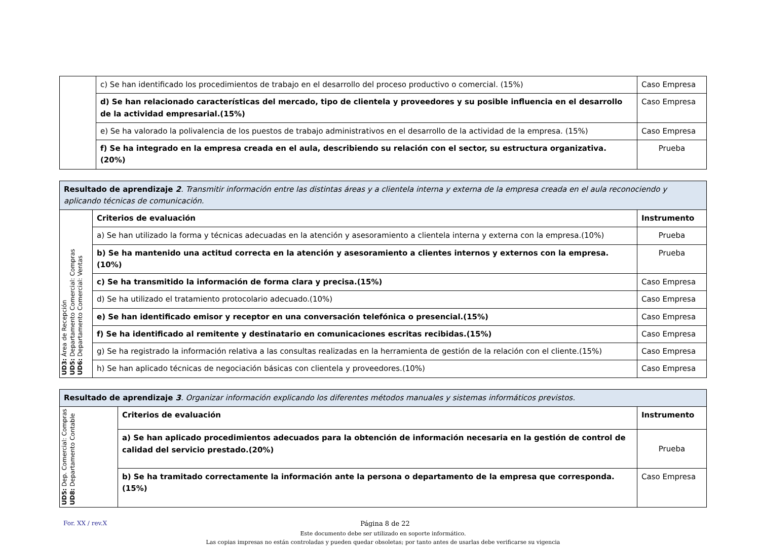| | c) Se han identificado los procedimientos de trabajo en el desarrollo del proceso productivo o comercial. (15%) | Caso Empresa |
| | d) Se han relacionado características del mercado, tipo de clientela y proveedores y su posible influencia en el desarrollo de la actividad empresarial.(15%) | Caso Empresa |
| | e) Se ha valorado la polivalencia de los puestos de trabajo administrativos en el desarrollo de la actividad de la empresa. (15%) | Caso Empresa |
| | f) Se ha integrado en la empresa creada en el aula, describiendo su relación con el sector, su estructura organizativa. (20%) | Prueba |
| Resultado de aprendizaje 2 . Transmitir información entre las distintas áreas y a clientela interna y externa de la empresa creada en el aula reconociendo y aplicando técnicas de comunicación. | | |
| UD3: Área de Recepción UD5: Departamento Comercial: Compras UD6: Departamento Comercial: Ventas | Criterios de evaluación | Instrumento |
| | a) Se han utilizado la forma y técnicas adecuadas en la atención y asesoramiento a clientela interna y externa con la empresa.(10%) | Prueba |
| | b) Se ha mantenido una actitud correcta en la atención y asesoramiento a clientes internos y externos con la empresa.(10%) | Prueba |
| | c) Se ha transmitido la información de forma clara y precisa.(15%) | Caso Empresa |
| | d) Se ha utilizado el tratamiento protocolario adecuado.(10%) | Caso Empresa |
| | e) Se han identificado emisor y receptor en una conversación telefónica o presencial.(15%) | Caso Empresa |
| | f) Se ha identificado al remitente y destinatario en comunicaciones escritas recibidas.(15%) | Caso Empresa |
| | g) Se ha registrado la información relativa a las consultas realizadas en la herramienta de gestión de la relación con el cliente.(15%) | Caso Empresa |
| | h) Se han aplicado técnicas de negociación básicas con clientela y proveedores.(10%) | Caso Empresa |
| Resultado de aprendizaje 3 . Organizar información explicando los diferentes métodos manuales y sistemas informáticos previstos. | | |
| UD5: Dep. Comercial: Compras UD8: Departamento Contable | Criterios de evaluación | Instrumento |
| | a) Se han aplicado procedimientos adecuados para la obtención de información necesaria en la gestión de control de calidad del servicio prestado.(20%) | Prueba |
| | b) Se ha tramitado correctamente la información ante la persona o departamento de la empresa que corresponda.(15%) | Caso Empresa |
For. XX / rev.X Página 8 de 22
Este documento debe ser utilizado en soporte informático.
Las copias impresas no están controladas y pueden quedar obsoletas; por tanto antes de usarlas debe verificarse su vigencia